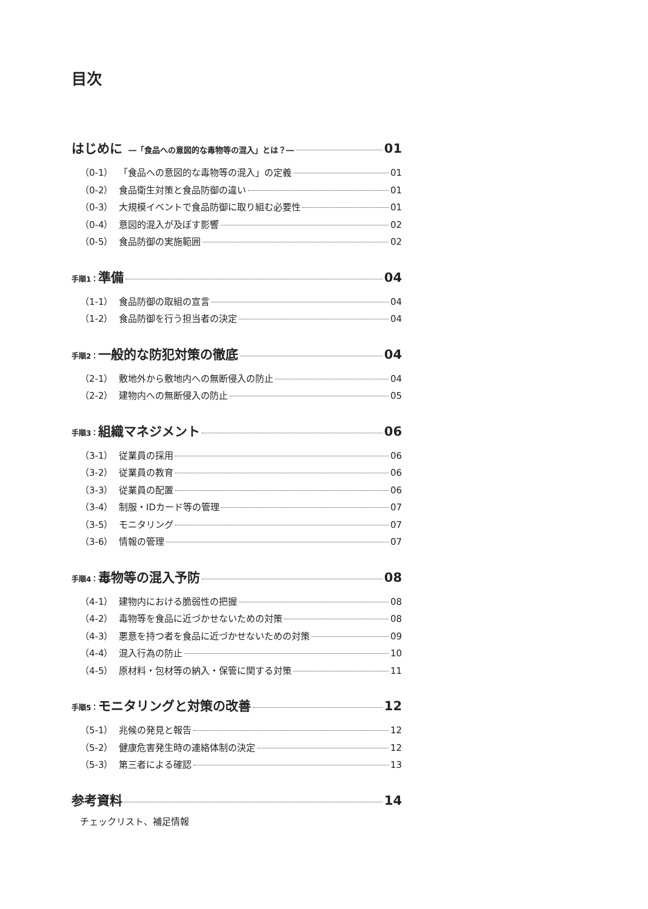目次
はじめに ―「食品への意図的な毒物等の混入」とは？― 01
（0-1） 「食品への意図的な毒物等の混入」の定義 01
（0-2） 食品衛生対策と食品防御の違い 01
（0-3） 大規模イベントで食品防御に取り組む必要性 01
（0-4） 意図的混入が及ぼす影響 02
（0-5） 食品防御の実施範囲 02
手順1：準備 04
（1-1） 食品防御の取組の宣言 04
（1-2） 食品防御を行う担当者の決定 04
手順2：一般的な防犯対策の徹底 04
（2-1） 敷地外から敷地内への無断侵入の防止 04
（2-2） 建物内への無断侵入の防止 05
手順3：組織マネジメント 06
（3-1） 従業員の採用 06
（3-2） 従業員の教育 06
（3-3） 従業員の配置 06
（3-4） 制服・IDカード等の管理 07
（3-5） モニタリング 07
（3-6） 情報の管理 07
手順4：毒物等の混入予防 08
（4-1） 建物内における脆弱性の把握 08
（4-2） 毒物等を食品に近づかせないための対策 08
（4-3） 悪意を持つ者を食品に近づかせないための対策 09
（4-4） 混入行為の防止 10
（4-5） 原材料・包材等の納入・保管に関する対策 11
手順5：モニタリングと対策の改善 12
（5-1） 兆候の発見と報告 12
（5-2） 健康危害発生時の連絡体制の決定 12
（5-3） 第三者による確認 13
参考資料 14
チェックリスト、補足情報